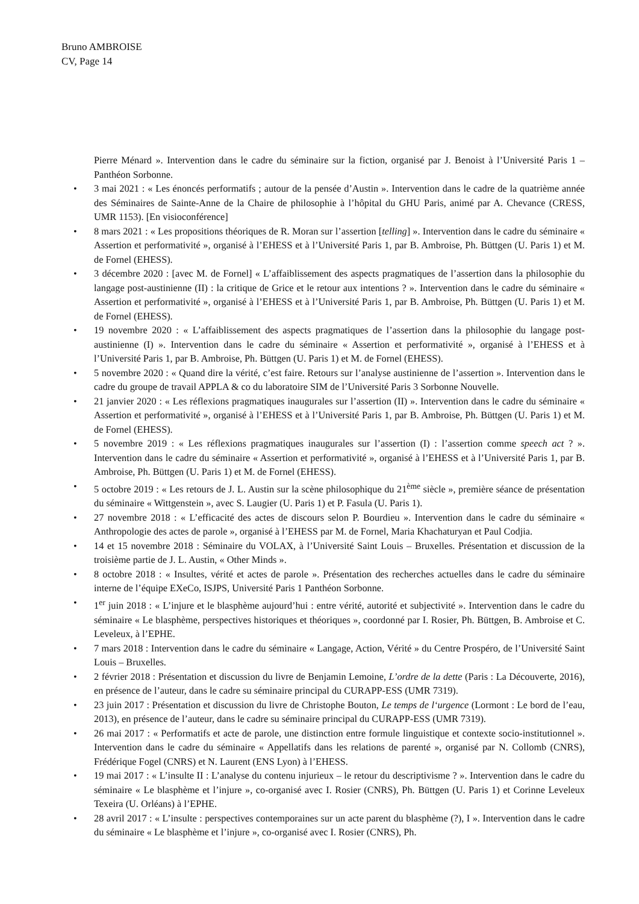Bruno AMBROISE
CV, Page 14
Pierre Ménard ». Intervention dans le cadre du séminaire sur la fiction, organisé par J. Benoist à l’Université Paris 1 – Panthéon Sorbonne.
• 3 mai 2021 : « Les énoncés performatifs ; autour de la pensée d’Austin ». Intervention dans le cadre de la quatrième année des Séminaires de Sainte-Anne de la Chaire de philosophie à l’hôpital du GHU Paris, animé par A. Chevance (CRESS, UMR 1153). [En visioconférence]
• 8 mars 2021 : « Les propositions théoriques de R. Moran sur l’assertion [telling] ». Intervention dans le cadre du séminaire « Assertion et performativité », organisé à l’EHESS et à l’Université Paris 1, par B. Ambroise, Ph. Büttgen (U. Paris 1) et M. de Fornel (EHESS).
• 3 décembre 2020 : [avec M. de Fornel] « L’affaiblissement des aspects pragmatiques de l’assertion dans la philosophie du langage post-austinienne (II) : la critique de Grice et le retour aux intentions ? ». Intervention dans le cadre du séminaire « Assertion et performativité », organisé à l’EHESS et à l’Université Paris 1, par B. Ambroise, Ph. Büttgen (U. Paris 1) et M. de Fornel (EHESS).
• 19 novembre 2020 : « L’affaiblissement des aspects pragmatiques de l’assertion dans la philosophie du langage post-austinienne (I) ». Intervention dans le cadre du séminaire « Assertion et performativité », organisé à l’EHESS et à l’Université Paris 1, par B. Ambroise, Ph. Büttgen (U. Paris 1) et M. de Fornel (EHESS).
• 5 novembre 2020 : « Quand dire la vérité, c’est faire. Retours sur l’analyse austinienne de l’assertion ». Intervention dans le cadre du groupe de travail APPLA & co du laboratoire SIM de l’Université Paris 3 Sorbonne Nouvelle.
• 21 janvier 2020 : « Les réflexions pragmatiques inaugurales sur l’assertion (II) ». Intervention dans le cadre du séminaire « Assertion et performativité », organisé à l’EHESS et à l’Université Paris 1, par B. Ambroise, Ph. Büttgen (U. Paris 1) et M. de Fornel (EHESS).
• 5 novembre 2019 : « Les réflexions pragmatiques inaugurales sur l’assertion (I) : l’assertion comme speech act ? ». Intervention dans le cadre du séminaire « Assertion et performativité », organisé à l’EHESS et à l’Université Paris 1, par B. Ambroise, Ph. Büttgen (U. Paris 1) et M. de Fornel (EHESS).
• 5 octobre 2019 : « Les retours de J. L. Austin sur la scène philosophique du 21<sup>ème</sup> siècle », première séance de présentation du séminaire « Wittgenstein », avec S. Laugier (U. Paris 1) et P. Fasula (U. Paris 1).
• 27 novembre 2018 : « L’efficacité des actes de discours selon P. Bourdieu ». Intervention dans le cadre du séminaire « Anthropologie des actes de parole », organisé à l’EHESS par M. de Fornel, Maria Khachaturyan et Paul Codjia.
• 14 et 15 novembre 2018 : Séminaire du VOLAX, à l’Université Saint Louis – Bruxelles. Présentation et discussion de la troisième partie de J. L. Austin, « Other Minds ».
• 8 octobre 2018 : « Insultes, vérité et actes de parole ». Présentation des recherches actuelles dans le cadre du séminaire interne de l’équipe EXeCo, ISJPS, Université Paris 1 Panthéon Sorbonne.
• 1<sup>er</sup> juin 2018 : « L’injure et le blasphème aujourd’hui : entre vérité, autorité et subjectivité ». Intervention dans le cadre du séminaire « Le blasphème, perspectives historiques et théoriques », coordonné par I. Rosier, Ph. Büttgen, B. Ambroise et C. Leveleux, à l’EPHE.
• 7 mars 2018 : Intervention dans le cadre du séminaire « Langage, Action, Vérité » du Centre Prospéro, de l’Université Saint Louis – Bruxelles.
• 2 février 2018 : Présentation et discussion du livre de Benjamin Lemoine, L’ordre de la dette (Paris : La Découverte, 2016), en présence de l’auteur, dans le cadre su séminaire principal du CURAPP-ESS (UMR 7319).
• 23 juin 2017 : Présentation et discussion du livre de Christophe Bouton, Le temps de l‘urgence (Lormont : Le bord de l’eau, 2013), en présence de l’auteur, dans le cadre su séminaire principal du CURAPP-ESS (UMR 7319).
• 26 mai 2017 : « Performatifs et acte de parole, une distinction entre formule linguistique et contexte socio-institutionnel ». Intervention dans le cadre du séminaire « Appellatifs dans les relations de parenté », organisé par N. Collomb (CNRS), Frédérique Fogel (CNRS) et N. Laurent (ENS Lyon) à l’EHESS.
• 19 mai 2017 : « L’insulte II : L’analyse du contenu injurieux – le retour du descriptivisme ? ». Intervention dans le cadre du séminaire « Le blasphème et l’injure », co-organisé avec I. Rosier (CNRS), Ph. Büttgen (U. Paris 1) et Corinne Leveleux Texeira (U. Orléans) à l’EPHE.
• 28 avril 2017 : « L’insulte : perspectives contemporaines sur un acte parent du blasphème (?), I ». Intervention dans le cadre du séminaire « Le blasphème et l’injure », co-organisé avec I. Rosier (CNRS), Ph.